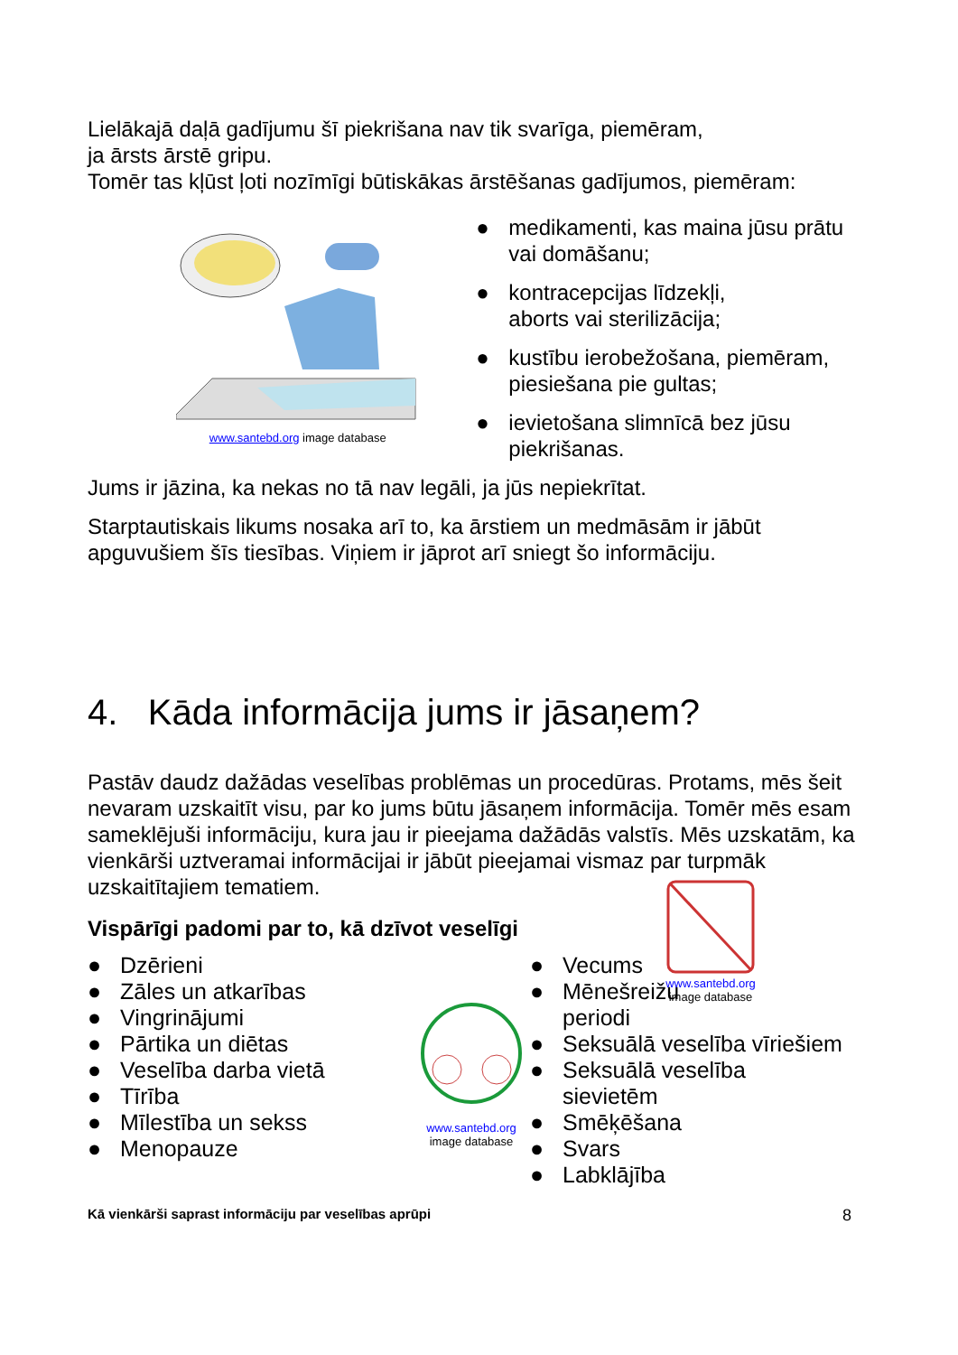Lielākajā daļā gadījumu šī piekrišana nav tik svarīga, piemēram,
ja ārsts ārstē gripu.
Tomēr tas kļūst ļoti nozīmīgi būtiskākas ārstēšanas gadījumos, piemēram:
www.santebd.org image database
● medikamenti, kas maina jūsu prātu vai domāšanu;
● kontracepcijas līdzekļi,
aborts vai sterilizācija;
● kustību ierobežošana, piemēram, piesiešana pie gultas;
● ievietošana slimnīcā bez jūsu piekrišanas.
Jums ir jāzina, ka nekas no tā nav legāli, ja jūs nepiekrītat.
Starptautiskais likums nosaka arī to, ka ārstiem un medmāsām ir jābūt apguvušiem šīs tiesības. Viņiem ir jāprot arī sniegt šo informāciju.
4. Kāda informācija jums ir jāsaņem?
Pastāv daudz dažādas veselības problēmas un procedūras. Protams, mēs šeit nevaram uzskaitīt visu, par ko jums būtu jāsaņem informācija. Tomēr mēs esam sameklējuši informāciju, kura jau ir pieejama dažādās valstīs. Mēs uzskatām, ka vienkārši uztveramai informācijai ir jābūt pieejamai vismaz par turpmāk uzskaitītajiem tematiem.
Vispārīgi padomi par to, kā dzīvot veselīgi
● Dzērieni
● Zāles un atkarības
● Vingrinājumi
● Pārtika un diētas
● Veselība darba vietā
● Tīrība
● Mīlestība un sekss
● Menopauze
www.santebd.org
image database
● Vecums
● Mēnešreižu
periodi
● Seksuālā veselība vīriešiem
● Seksuālā veselība sievietēm
● Smēķēšana
● Svars
● Labklājība
www.santebd.org
image database
Kā vienkārši saprast informāciju par veselības aprūpi 8